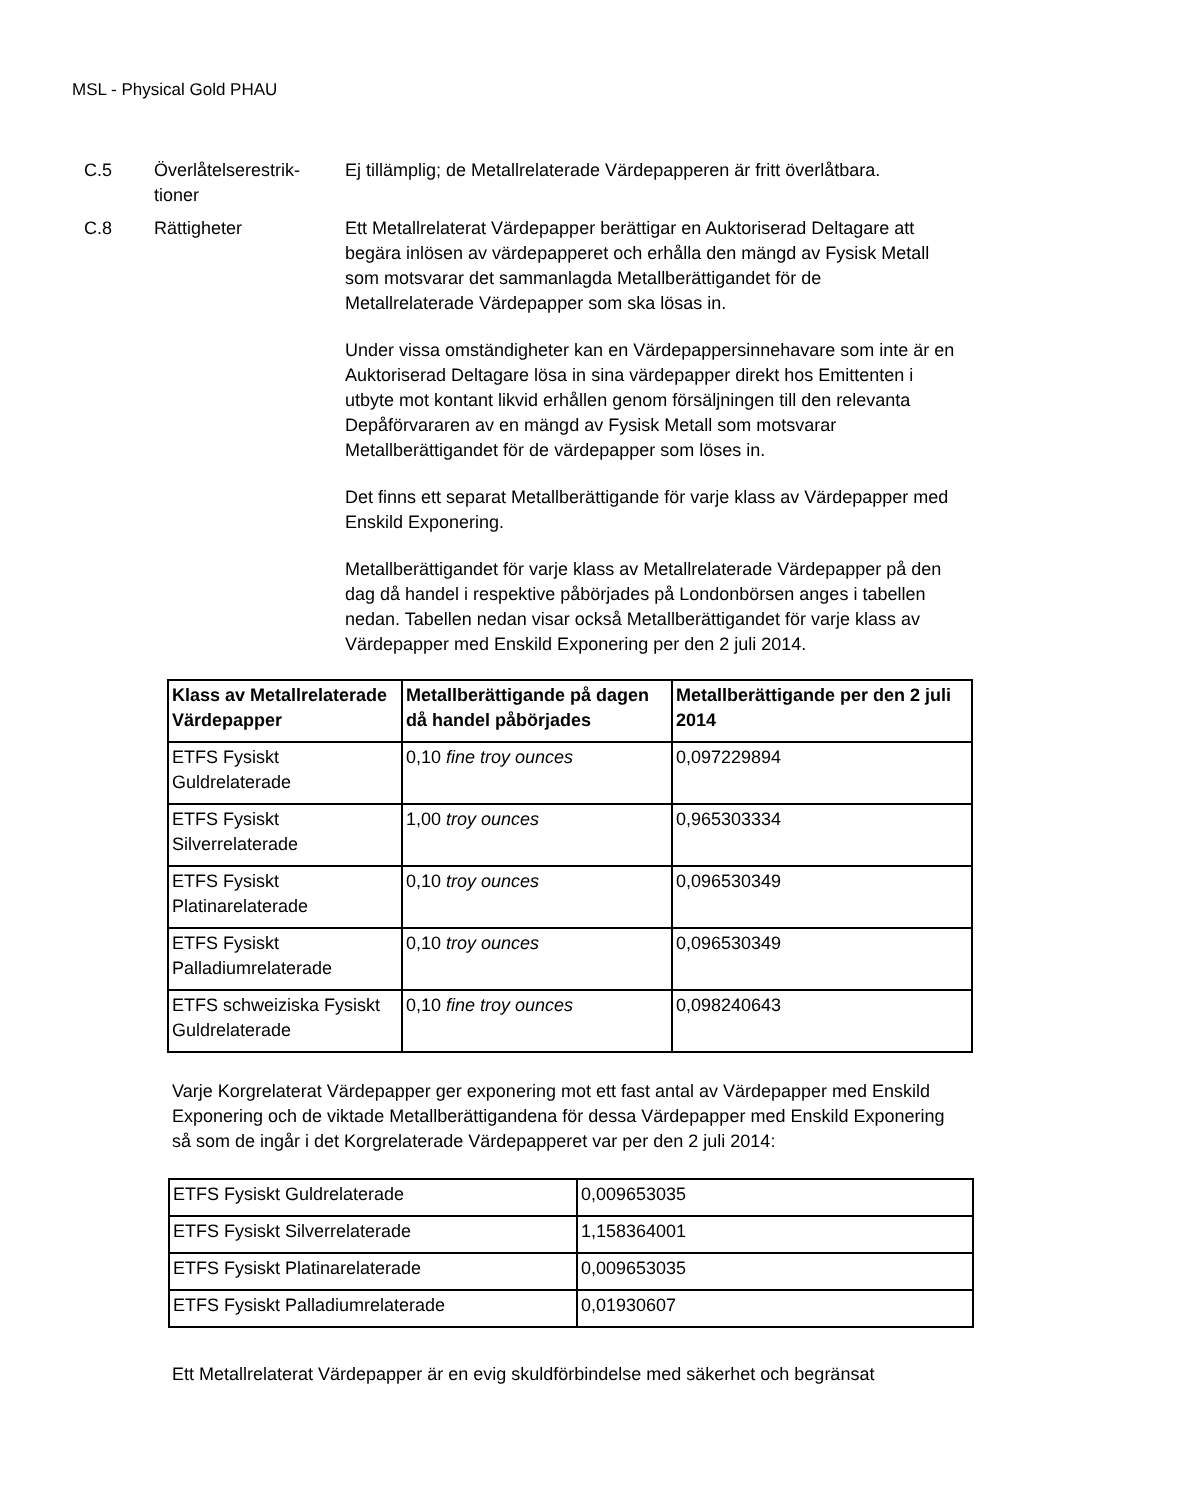MSL - Physical Gold PHAU
C.5 Överlåtelserestrik-
tioner
Ej tillämplig; de Metallrelaterade Värdepapperen är fritt överlåtbara.
C.8 Rättigheter Ett Metallrelaterat Värdepapper berättigar en Auktoriserad Deltagare att begära inlösen av värdepapperet och erhålla den mängd av Fysisk Metall som motsvarar det sammanlagda Metallberättigandet för de Metallrelaterade Värdepapper som ska lösas in.
Under vissa omständigheter kan en Värdepappersinnehavare som inte är en Auktoriserad Deltagare lösa in sina värdepapper direkt hos Emittenten i utbyte mot kontant likvid erhållen genom försäljningen till den relevanta Depåförvararen av en mängd av Fysisk Metall som motsvarar Metallberättigandet för de värdepapper som löses in.
Det finns ett separat Metallberättigande för varje klass av Värdepapper med Enskild Exponering.
Metallberättigandet för varje klass av Metallrelaterade Värdepapper på den dag då handel i respektive påbörjades på Londonbörsen anges i tabellen nedan. Tabellen nedan visar också Metallberättigandet för varje klass av Värdepapper med Enskild Exponering per den 2 juli 2014.
| Klass av Metallrelaterade Värdepapper | Metallberättigande på dagen då handel påbörjades | Metallberättigande per den 2 juli 2014 |
| --- | --- | --- |
| ETFS Fysiskt Guldrelaterade | 0,10 fine troy ounces | 0,097229894 |
| ETFS Fysiskt Silverrelaterade | 1,00 troy ounces | 0,965303334 |
| ETFS Fysiskt Platinarelaterade | 0,10 troy ounces | 0,096530349 |
| ETFS Fysiskt Palladiumrelaterade | 0,10 troy ounces | 0,096530349 |
| ETFS schweiziska Fysiskt Guldrelaterade | 0,10 fine troy ounces | 0,098240643 |
Varje Korgrelaterat Värdepapper ger exponering mot ett fast antal av Värdepapper med Enskild Exponering och de viktade Metallberättigandena för dessa Värdepapper med Enskild Exponering så som de ingår i det Korgrelaterade Värdepapperet var per den 2 juli 2014:
| ETFS Fysiskt Guldrelaterade | 0,009653035 |
| ETFS Fysiskt Silverrelaterade | 1,158364001 |
| ETFS Fysiskt Platinarelaterade | 0,009653035 |
| ETFS Fysiskt Palladiumrelaterade | 0,01930607 |
Ett Metallrelaterat Värdepapper är en evig skuldförbindelse med säkerhet och begränsat